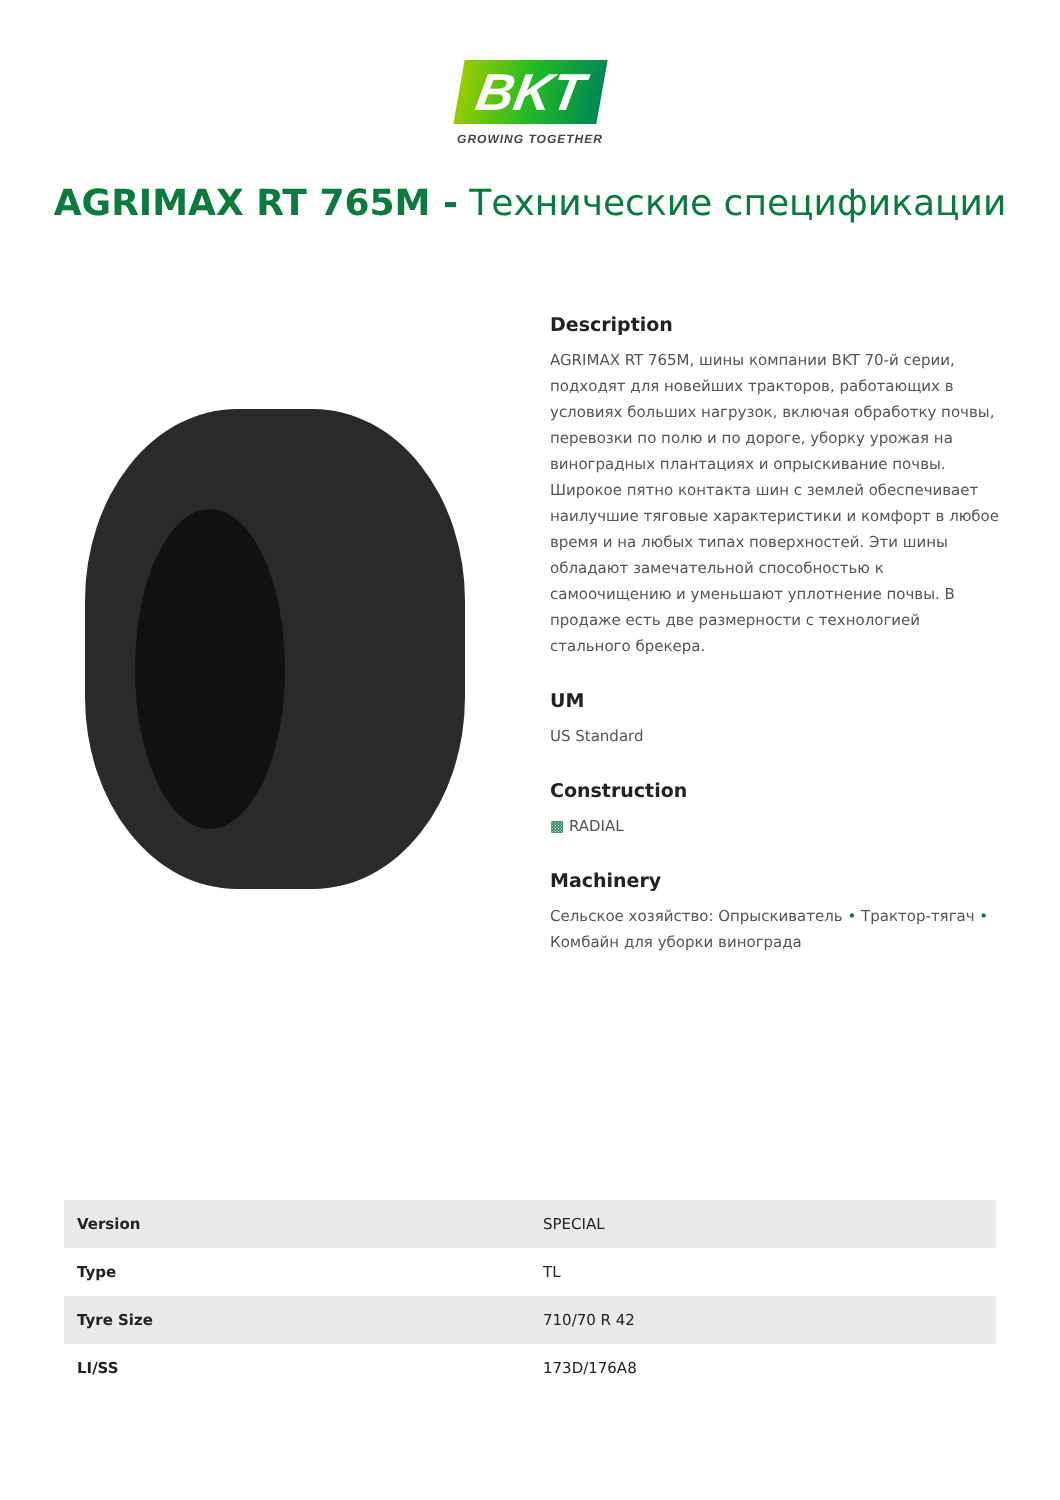BKT
GROWING TOGETHER
AGRIMAX RT 765M - Технические спецификации
Description
AGRIMAX RT 765M, шины компании BKT 70-й серии, подходят для новейших тракторов, работающих в условиях больших нагрузок, включая обработку почвы, перевозки по полю и по дороге, уборку урожая на виноградных плантациях и опрыскивание почвы. Широкое пятно контакта шин с землей обеспечивает наилучшие тяговые характеристики и комфорт в любое время и на любых типах поверхностей. Эти шины обладают замечательной способностью к самоочищению и уменьшают уплотнение почвы. В продаже есть две размерности с технологией стального брекера.
UM
US Standard
Construction
▩ RADIAL
Machinery
Сельское хозяйство: Опрыскиватель • Трактор-тягач • Комбайн для уборки винограда
| Version | SPECIAL |
| Type | TL |
| Tyre Size | 710/70 R 42 |
| LI/SS | 173D/176A8 |